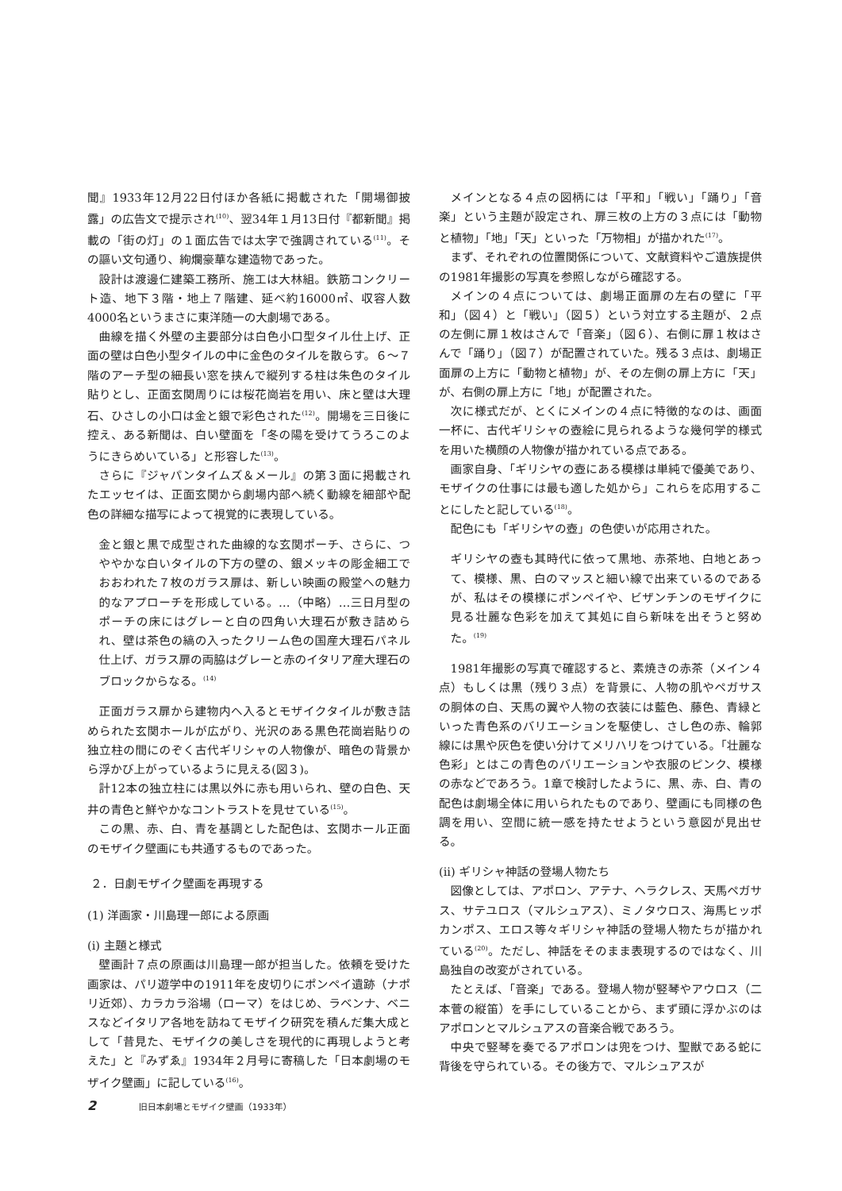聞』1933年12月22日付ほか各紙に掲載された「開場御披露」の広告文で提示され<sup>(10)</sup>、翌34年１月13日付『都新聞』掲載の「街の灯」の１面広告では太字で強調されている<sup>(11)</sup>。その謳い文句通り、絢爛豪華な建造物であった。
設計は渡邊仁建築工務所、施工は大林組。鉄筋コンクリート造、地下３階・地上７階建、延べ約16000㎡、収容人数4000名というまさに東洋随一の大劇場である。
曲線を描く外壁の主要部分は白色小口型タイル仕上げ、正面の壁は白色小型タイルの中に金色のタイルを散らす。６～７階のアーチ型の細長い窓を挟んで縦列する柱は朱色のタイル貼りとし、正面玄関周りには桜花崗岩を用い、床と壁は大理石、ひさしの小口は金と銀で彩色された<sup>(12)</sup>。開場を三日後に控え、ある新聞は、白い壁面を「冬の陽を受けてうろこのようにきらめいている」と形容した<sup>(13)</sup>。
さらに『ジャパンタイムズ＆メール』の第３面に掲載されたエッセイは、正面玄関から劇場内部へ続く動線を細部や配色の詳細な描写によって視覚的に表現している。
金と銀と黒で成型された曲線的な玄関ポーチ、さらに、つややかな白いタイルの下方の壁の、銀メッキの彫金細工でおおわれた７枚のガラス扉は、新しい映画の殿堂への魅力的なアプローチを形成している。…（中略）…三日月型のポーチの床にはグレーと白の四角い大理石が敷き詰められ、壁は茶色の縞の入ったクリーム色の国産大理石パネル仕上げ、ガラス扉の両脇はグレーと赤のイタリア産大理石のブロックからなる。<sup>(14)</sup>
正面ガラス扉から建物内へ入るとモザイクタイルが敷き詰められた玄関ホールが広がり、光沢のある黒色花崗岩貼りの独立柱の間にのぞく古代ギリシャの人物像が、暗色の背景から浮かび上がっているように見える(図３)。
計12本の独立柱には黒以外に赤も用いられ、壁の白色、天井の青色と鮮やかなコントラストを見せている<sup>(15)</sup>。
この黒、赤、白、青を基調とした配色は、玄関ホール正面のモザイク壁画にも共通するものであった。
２．日劇モザイク壁画を再現する
(1) 洋画家・川島理一郎による原画
(i) 主題と様式
壁画計７点の原画は川島理一郎が担当した。依頼を受けた画家は、パリ遊学中の1911年を皮切りにポンペイ遺跡（ナポリ近郊）、カラカラ浴場（ローマ）をはじめ、ラベンナ、ベニスなどイタリア各地を訪ねてモザイク研究を積んだ集大成として「昔見た、モザイクの美しさを現代的に再現しようと考えた」と『みずゑ』1934年２月号に寄稿した「日本劇場のモザイク壁画」に記している<sup>(16)</sup>。
メインとなる４点の図柄には「平和」「戦い」「踊り」「音楽」という主題が設定され、扉三枚の上方の３点には「動物と植物」「地」「天」といった「万物相」が描かれた<sup>(17)</sup>。
まず、それぞれの位置関係について、文献資料やご遺族提供の1981年撮影の写真を参照しながら確認する。
メインの４点については、劇場正面扉の左右の壁に「平和」（図４）と「戦い」（図５）という対立する主題が、２点の左側に扉１枚はさんで「音楽」（図６）、右側に扉１枚はさんで「踊り」（図７）が配置されていた。残る３点は、劇場正面扉の上方に「動物と植物」が、その左側の扉上方に「天」が、右側の扉上方に「地」が配置された。
次に様式だが、とくにメインの４点に特徴的なのは、画面一杯に、古代ギリシャの壺絵に見られるような幾何学的様式を用いた横顔の人物像が描かれている点である。
画家自身、「ギリシヤの壺にある模様は単純で優美であり、モザイクの仕事には最も適した処から」これらを応用することにしたと記している<sup>(18)</sup>。
配色にも「ギリシヤの壺」の色使いが応用された。
ギリシヤの壺も其時代に依って黒地、赤茶地、白地とあって、模様、黒、白のマッスと細い線で出来ているのであるが、私はその模様にポンペイや、ビザンチンのモザイクに見る壮麗な色彩を加えて其処に自ら新味を出そうと努めた。<sup>(19)</sup>
1981年撮影の写真で確認すると、素焼きの赤茶（メイン４点）もしくは黒（残り３点）を背景に、人物の肌やペガサスの胴体の白、天馬の翼や人物の衣装には藍色、藤色、青緑といった青色系のバリエーションを駆使し、さし色の赤、輪郭線には黒や灰色を使い分けてメリハリをつけている。「壮麗な色彩」とはこの青色のバリエーションや衣服のピンク、模様の赤などであろう。1章で検討したように、黒、赤、白、青の配色は劇場全体に用いられたものであり、壁画にも同様の色調を用い、空間に統一感を持たせようという意図が見出せる。
(ii) ギリシャ神話の登場人物たち
図像としては、アポロン、アテナ、ヘラクレス、天馬ペガサス、サテユロス（マルシュアス）、ミノタウロス、海馬ヒッポカンポス、エロス等々ギリシャ神話の登場人物たちが描かれている<sup>(20)</sup>。ただし、神話をそのまま表現するのではなく、川島独自の改変がされている。
たとえば、「音楽」である。登場人物が竪琴やアウロス（二本菅の縦笛）を手にしていることから、まず頭に浮かぶのはアポロンとマルシュアスの音楽合戦であろう。
中央で竪琴を奏でるアポロンは兜をつけ、聖獣である蛇に背後を守られている。その後方で、マルシュアスが
2 旧日本劇場とモザイク壁画（1933年）